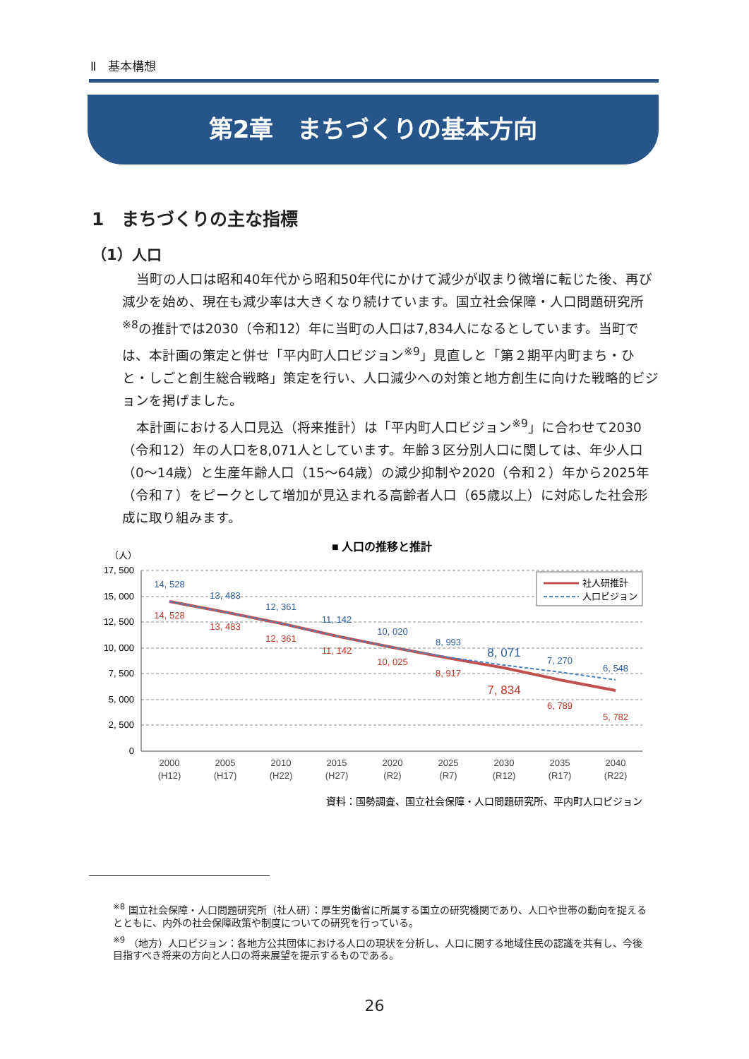Ⅱ　基本構想
第2章　まちづくりの基本方向
1　まちづくりの主な指標
（1）人口
当町の人口は昭和40年代から昭和50年代にかけて減少が収まり微増に転じた後、再び減少を始め、現在も減少率は大きくなり続けています。国立社会保障・人口問題研究所<sup>※8</sup>の推計では2030（令和12）年に当町の人口は7,834人になるとしています。当町では、本計画の策定と併せ「平内町人口ビジョン<sup>※9</sup>」見直しと「第２期平内町まち・ひと・しごと創生総合戦略」策定を行い、人口減少への対策と地方創生に向けた戦略的ビジョンを掲げました。
本計画における人口見込（将来推計）は「平内町人口ビジョン<sup>※9</sup>」に合わせて2030（令和12）年の人口を8,071人としています。年齢３区分別人口に関しては、年少人口（0～14歳）と生産年齢人口（15～64歳）の減少抑制や2020（令和２）年から2025年（令和７）をピークとして増加が見込まれる高齢者人口（65歳以上）に対応した社会形成に取り組みます。
■ 人口の推移と推計
（人）
17, 500
15, 000
12, 500
10, 000
7, 500
5, 000
2, 500
0
2000
(H12)
2005
(H17)
2010
(H22)
2015
(H27)
2020
(R2)
2025
(R7)
2030
(R12)
2035
(R17)
2040
(R22)
14, 528
13, 483
12, 361
11, 142
10, 020
8, 993
8, 071
7, 270
6, 548
14, 528
13, 483
12, 361
11, 142
10, 025
8, 917
7, 834
6, 789
5, 782
社人研推計
人口ビジョン
資料：国勢調査、国立社会保障・人口問題研究所、平内町人口ビジョン
<sup>※8</sup> 国立社会保障・人口問題研究所（社人研）：厚生労働省に所属する国立の研究機関であり、人口や世帯の動向を捉えるとともに、内外の社会保障政策や制度についての研究を行っている。
<sup>※9</sup> （地方）人口ビジョン：各地方公共団体における人口の現状を分析し、人口に関する地域住民の認識を共有し、今後目指すべき将来の方向と人口の将来展望を提示するものである。
26